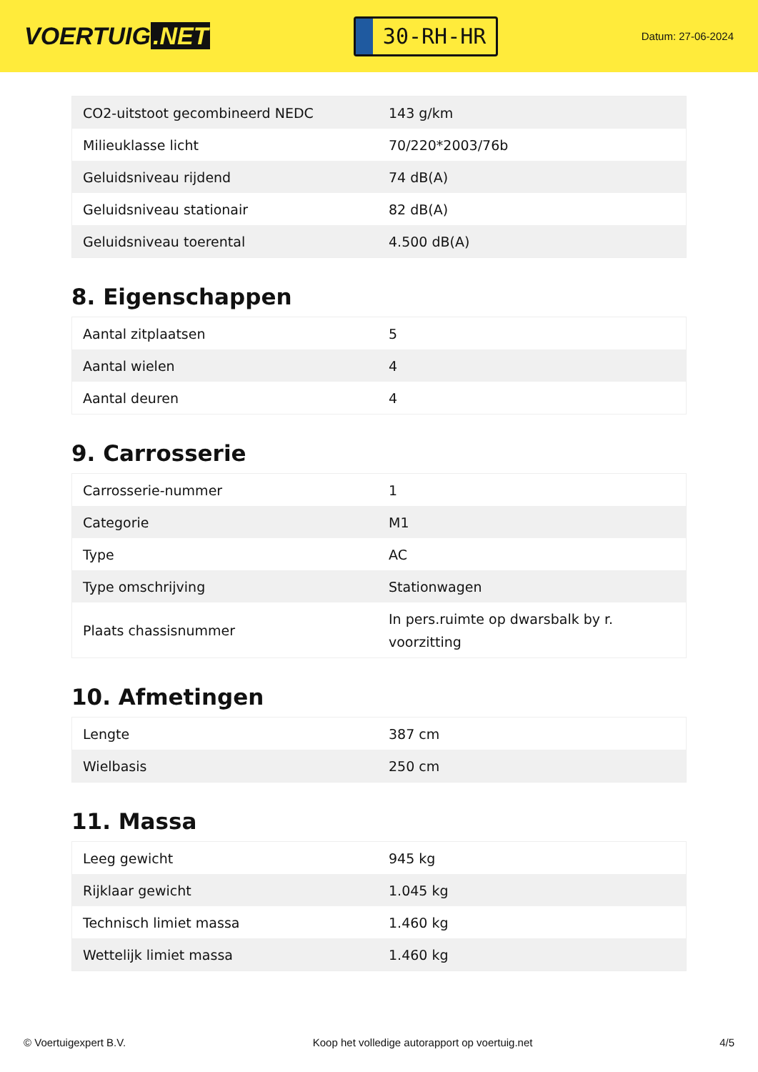VOERTUIG.NET
30-RH-HR
Datum: 27-06-2024
| CO2-uitstoot gecombineerd NEDC | 143 g/km |
| Milieuklasse licht | 70/220*2003/76b |
| Geluidsniveau rijdend | 74 dB(A) |
| Geluidsniveau stationair | 82 dB(A) |
| Geluidsniveau toerental | 4.500 dB(A) |
8. Eigenschappen
| Aantal zitplaatsen | 5 |
| Aantal wielen | 4 |
| Aantal deuren | 4 |
9. Carrosserie
| Carrosserie-nummer | 1 |
| Categorie | M1 |
| Type | AC |
| Type omschrijving | Stationwagen |
| Plaats chassisnummer | In pers.ruimte op dwarsbalk by r. voorzitting |
10. Afmetingen
| Lengte | 387 cm |
| Wielbasis | 250 cm |
11. Massa
| Leeg gewicht | 945 kg |
| Rijklaar gewicht | 1.045 kg |
| Technisch limiet massa | 1.460 kg |
| Wettelijk limiet massa | 1.460 kg |
© Voertuigexpert B.V. Koop het volledige autorapport op voertuig.net 4/5